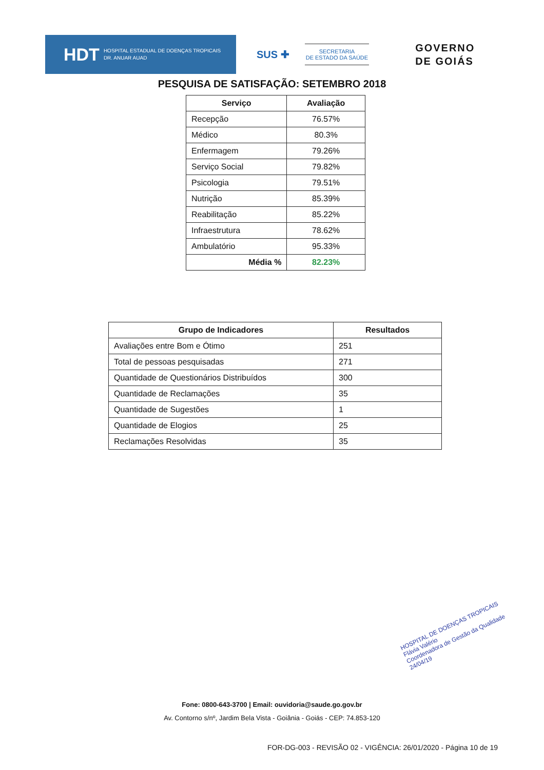HDT HOSPITAL ESTADUAL DE DOENÇAS TROPICAIS
DR. ANUAR AUAD
SUS ✚
SECRETARIA
DE ESTADO DA SAÚDE
GOVERNO
DE GOIÁS
PESQUISA DE SATISFAÇÃO: SETEMBRO 2018
| Serviço | Avaliação |
| --- | --- |
| Recepção | 76.57% |
| Médico | 80.3% |
| Enfermagem | 79.26% |
| Serviço Social | 79.82% |
| Psicologia | 79.51% |
| Nutrição | 85.39% |
| Reabilitação | 85.22% |
| Infraestrutura | 78.62% |
| Ambulatório | 95.33% |
| Média % | 82.23% |
| Grupo de Indicadores | Resultados |
| --- | --- |
| Avaliações entre Bom e Ótimo | 251 |
| Total de pessoas pesquisadas | 271 |
| Quantidade de Questionários Distribuídos | 300 |
| Quantidade de Reclamações | 35 |
| Quantidade de Sugestões | 1 |
| Quantidade de Elogios | 25 |
| Reclamações Resolvidas | 35 |
HOSPITAL DE DOENÇAS TROPICAIS
Flávia Valério
Coordenadora de Gestão da Qualidade
24/04/19
Fone: 0800-643-3700 | Email: ouvidoria@saude.go.gov.br
Av. Contorno s/nº, Jardim Bela Vista - Goiânia - Goiás - CEP: 74.853-120
FOR-DG-003 - REVISÃO 02 - VIGÊNCIA: 26/01/2020 - Página 10 de 19